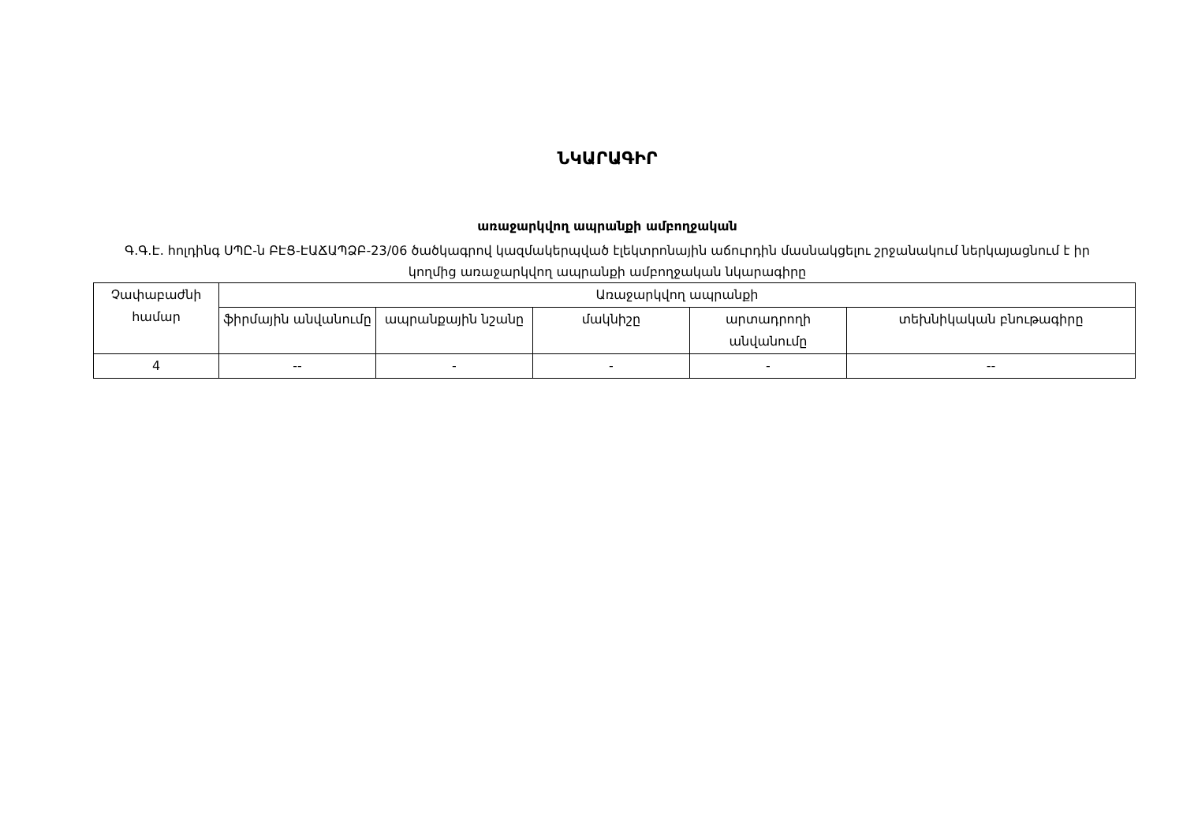ՆԿԱՐԱԳԻՐ
առաջարկվող ապրանքի ամբողջական
Գ.Գ.Է. հոլդինգ ՍՊԸ-ն ԲԷՑ-ԷԱՃԱՊՁԲ-23/06 ծածկագրով կազմակերպված էլեկտրոնային աճուրդին մասնակցելու շրջանակում ներկայացնում է իր կողմից առաջարկվող ապրանքի ամբողջական նկարագիրը
| Չափաբաժնի համար | Առաջարկվող ապրանքի | | | | |
| --- | --- | --- | --- | --- | --- |
| | ֆիրմային անվանումը | ապրանքային նշանը | մակնիշը | արտադրողի անվանումը | տեխնիկական բնութագիրը |
| 4 | -- | - | - | - | -- |